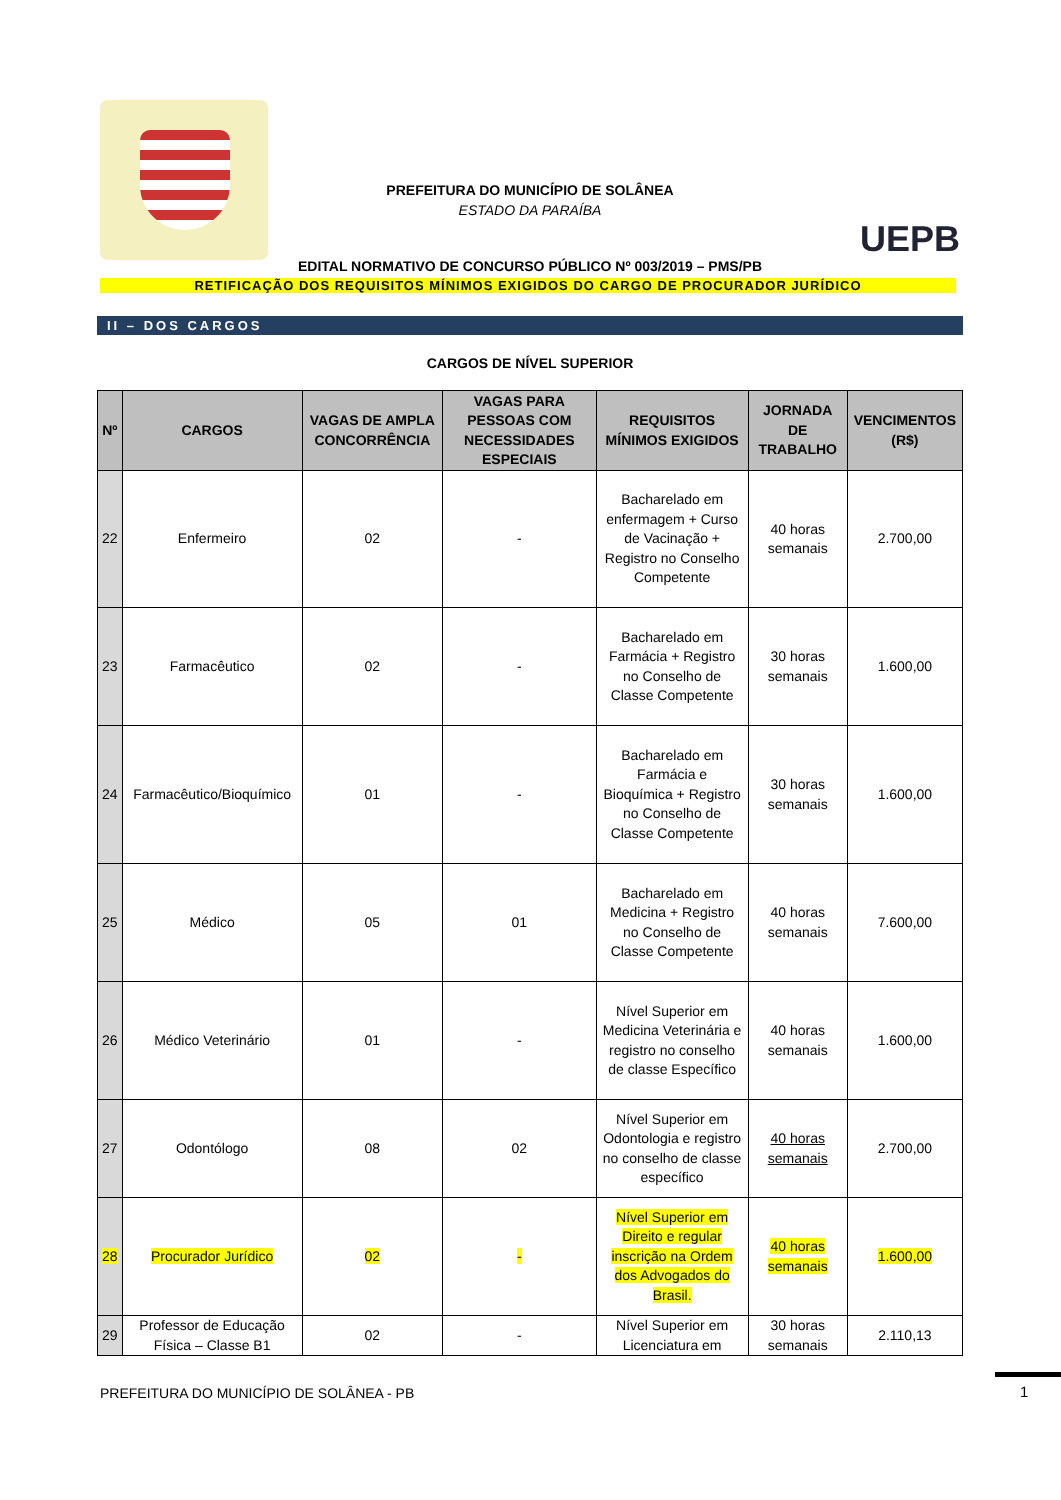PREFEITURA DO MUNICÍPIO DE SOLÂNEA
ESTADO DA PARAÍBA
UEPB
EDITAL NORMATIVO DE CONCURSO PÚBLICO Nº 003/2019 – PMS/PB
RETIFICAÇÃO DOS REQUISITOS MÍNIMOS EXIGIDOS DO CARGO DE PROCURADOR JURÍDICO
II – DOS CARGOS
CARGOS DE NÍVEL SUPERIOR
| Nº | CARGOS | VAGAS DE AMPLA CONCORRÊNCIA | VAGAS PARA PESSOAS COM NECESSIDADES ESPECIAIS | REQUISITOS MÍNIMOS EXIGIDOS | JORNADA DE TRABALHO | VENCIMENTOS (R$) |
| --- | --- | --- | --- | --- | --- | --- |
| 22 | Enfermeiro | 02 | - | Bacharelado em enfermagem + Curso de Vacinação + Registro no Conselho Competente | 40 horas semanais | 2.700,00 |
| 23 | Farmacêutico | 02 | - | Bacharelado em Farmácia + Registro no Conselho de Classe Competente | 30 horas semanais | 1.600,00 |
| 24 | Farmacêutico/Bioquímico | 01 | - | Bacharelado em Farmácia e Bioquímica + Registro no Conselho de Classe Competente | 30 horas semanais | 1.600,00 |
| 25 | Médico | 05 | 01 | Bacharelado em Medicina + Registro no Conselho de Classe Competente | 40 horas semanais | 7.600,00 |
| 26 | Médico Veterinário | 01 | - | Nível Superior em Medicina Veterinária e registro no conselho de classe Específico | 40 horas semanais | 1.600,00 |
| 27 | Odontólogo | 08 | 02 | Nível Superior em Odontologia e registro no conselho de classe específico | 40 horas semanais | 2.700,00 |
| 28 | Procurador Jurídico | 02 | - | Nível Superior em Direito e regular inscrição na Ordem dos Advogados do Brasil. | 40 horas semanais | 1.600,00 |
| 29 | Professor de Educação Física – Classe B1 | 02 | - | Nível Superior em Licenciatura em | 30 horas semanais | 2.110,13 |
PREFEITURA DO MUNICÍPIO DE SOLÂNEA - PB
1